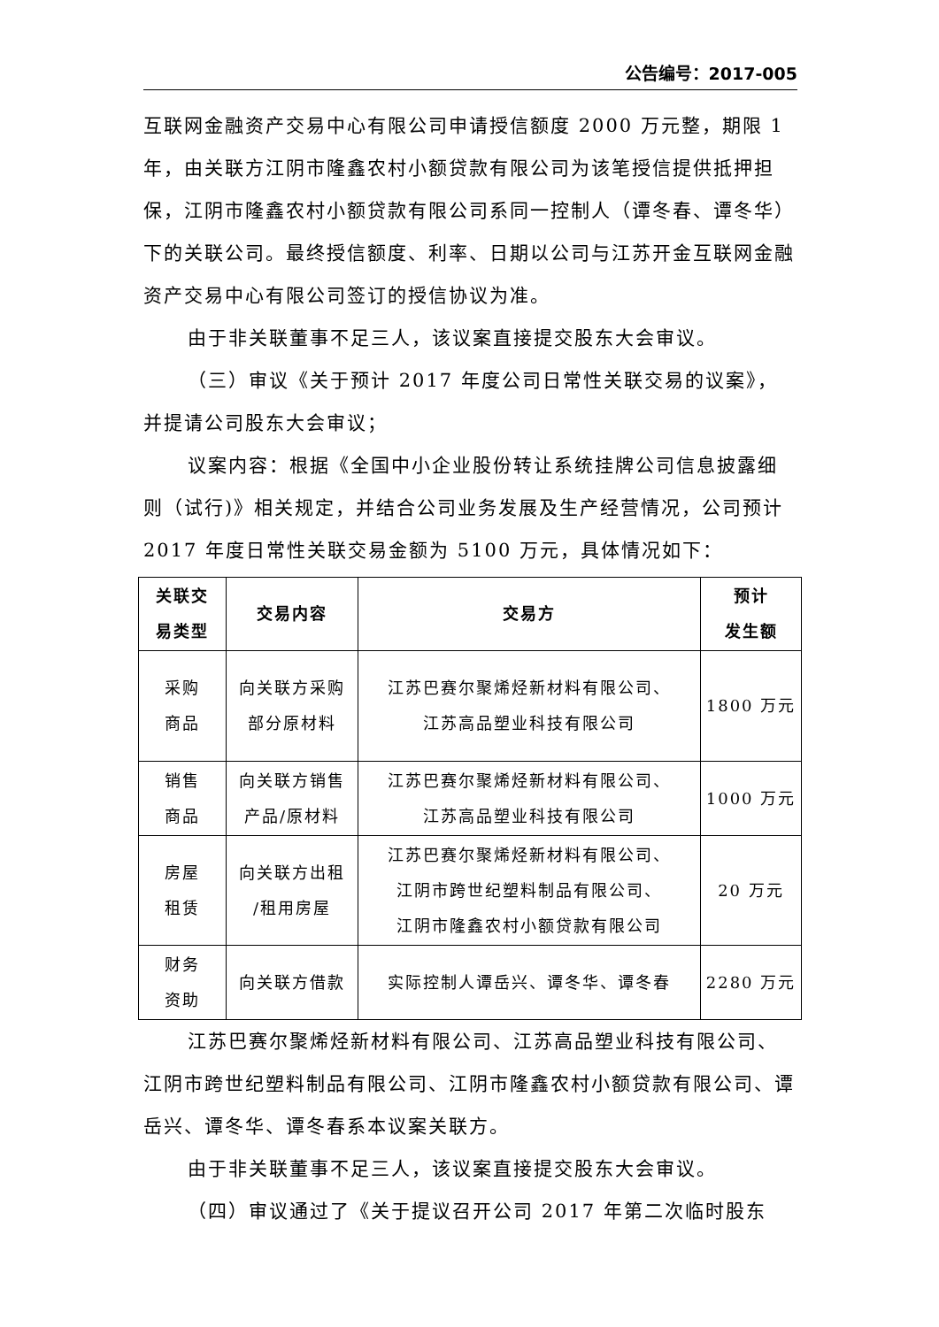公告编号：2017-005
互联网金融资产交易中心有限公司申请授信额度 2000 万元整，期限 1 年，由关联方江阴市隆鑫农村小额贷款有限公司为该笔授信提供抵押担保，江阴市隆鑫农村小额贷款有限公司系同一控制人（谭冬春、谭冬华）下的关联公司。最终授信额度、利率、日期以公司与江苏开金互联网金融资产交易中心有限公司签订的授信协议为准。
由于非关联董事不足三人，该议案直接提交股东大会审议。
（三）审议《关于预计 2017 年度公司日常性关联交易的议案》，并提请公司股东大会审议；
议案内容：根据《全国中小企业股份转让系统挂牌公司信息披露细则（试行)》相关规定，并结合公司业务发展及生产经营情况，公司预计 2017 年度日常性关联交易金额为 5100 万元，具体情况如下：
| 关联交 易类型 | 交易内容 | 交易方 | 预计 发生额 |
| --- | --- | --- | --- |
| 采购 商品 | 向关联方采购 部分原材料 | 江苏巴赛尔聚烯烃新材料有限公司、 江苏高品塑业科技有限公司 | 1800 万元 |
| 销售 商品 | 向关联方销售 产品/原材料 | 江苏巴赛尔聚烯烃新材料有限公司、 江苏高品塑业科技有限公司 | 1000 万元 |
| 房屋 租赁 | 向关联方出租 /租用房屋 | 江苏巴赛尔聚烯烃新材料有限公司、 江阴市跨世纪塑料制品有限公司、 江阴市隆鑫农村小额贷款有限公司 | 20 万元 |
| 财务 资助 | 向关联方借款 | 实际控制人谭岳兴、谭冬华、谭冬春 | 2280 万元 |
江苏巴赛尔聚烯烃新材料有限公司、江苏高品塑业科技有限公司、江阴市跨世纪塑料制品有限公司、江阴市隆鑫农村小额贷款有限公司、谭岳兴、谭冬华、谭冬春系本议案关联方。
由于非关联董事不足三人，该议案直接提交股东大会审议。
（四）审议通过了《关于提议召开公司 2017 年第二次临时股东